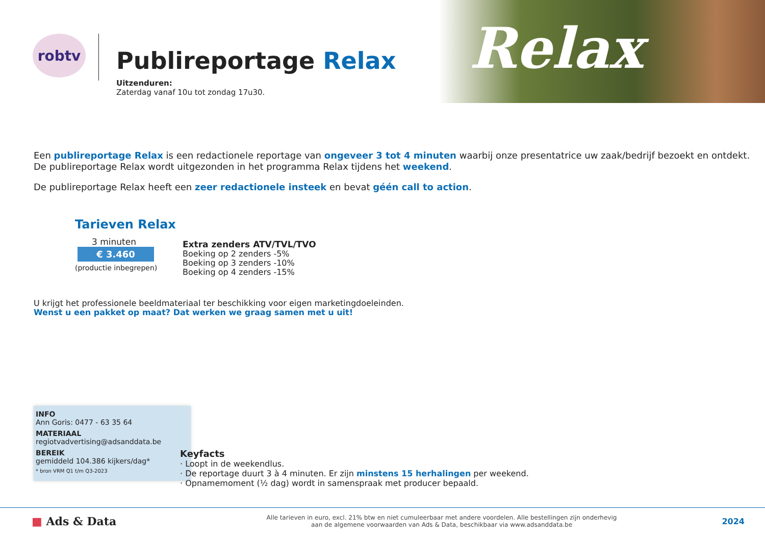Relax
robtv
Publireportage Relax
Uitzenduren:
Zaterdag vanaf 10u tot zondag 17u30.
Een publireportage Relax is een redactionele reportage van ongeveer 3 tot 4 minuten waarbij onze presentatrice uw zaak/bedrijf bezoekt en ontdekt.
De publireportage Relax wordt uitgezonden in het programma Relax tijdens het weekend.
De publireportage Relax heeft een zeer redactionele insteek en bevat géén call to action.
Tarieven Relax
3 minuten
€ 3.460
(productie inbegrepen)
Extra zenders ATV/TVL/TVO
Boeking op 2 zenders -5%
Boeking op 3 zenders -10%
Boeking op 4 zenders -15%
U krijgt het professionele beeldmateriaal ter beschikking voor eigen marketingdoeleinden.
Wenst u een pakket op maat? Dat werken we graag samen met u uit!
INFO
Ann Goris: 0477 - 63 35 64
MATERIAAL
regiotvadvertising@adsanddata.be
BEREIK
gemiddeld 104.386 kijkers/dag*
* bron VRM Q1 t/m Q3-2023
Keyfacts
· Loopt in de weekendlus.
· De reportage duurt 3 à 4 minuten. Er zijn minstens 15 herhalingen per weekend.
· Opnamemoment (½ dag) wordt in samenspraak met producer bepaald.
■ Ads & Data
Alle tarieven in euro, excl. 21% btw en niet cumuleerbaar met andere voordelen. Alle bestellingen zijn onderhevig
aan de algemene voorwaarden van Ads & Data, beschikbaar via www.adsanddata.be
2024